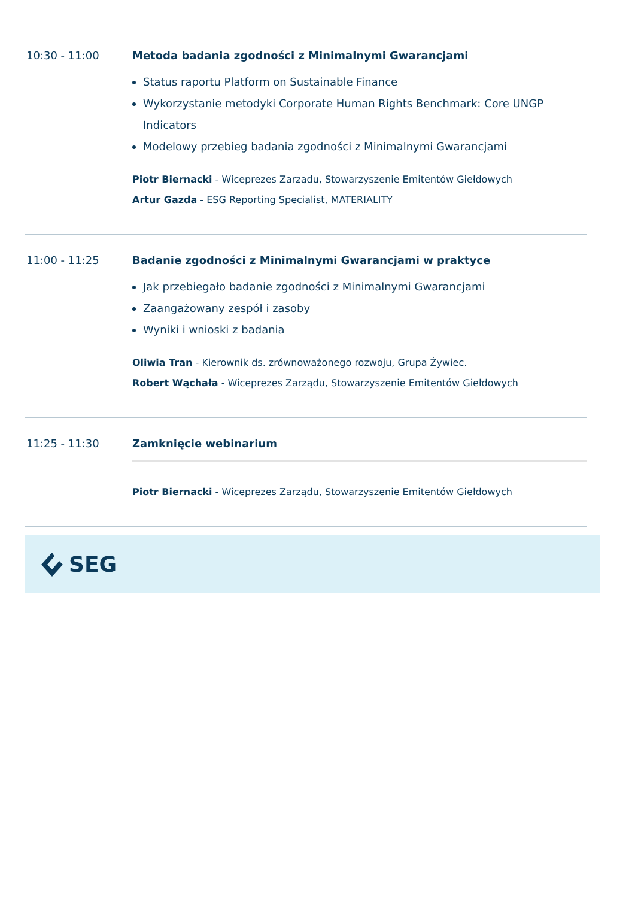10:30 - 11:00 Metoda badania zgodności z Minimalnymi Gwarancjami
Status raportu Platform on Sustainable Finance
Wykorzystanie metodyki Corporate Human Rights Benchmark: Core UNGP Indicators
Modelowy przebieg badania zgodności z Minimalnymi Gwarancjami
Piotr Biernacki - Wiceprezes Zarządu, Stowarzyszenie Emitentów Giełdowych
Artur Gazda - ESG Reporting Specialist, MATERIALITY
11:00 - 11:25 Badanie zgodności z Minimalnymi Gwarancjami w praktyce
Jak przebiegało badanie zgodności z Minimalnymi Gwarancjami
Zaangażowany zespół i zasoby
Wyniki i wnioski z badania
Oliwia Tran - Kierownik ds. zrównoważonego rozwoju, Grupa Żywiec.
Robert Wąchała - Wiceprezes Zarządu, Stowarzyszenie Emitentów Giełdowych
11:25 - 11:30 Zamknięcie webinarium
Piotr Biernacki - Wiceprezes Zarządu, Stowarzyszenie Emitentów Giełdowych
SEG